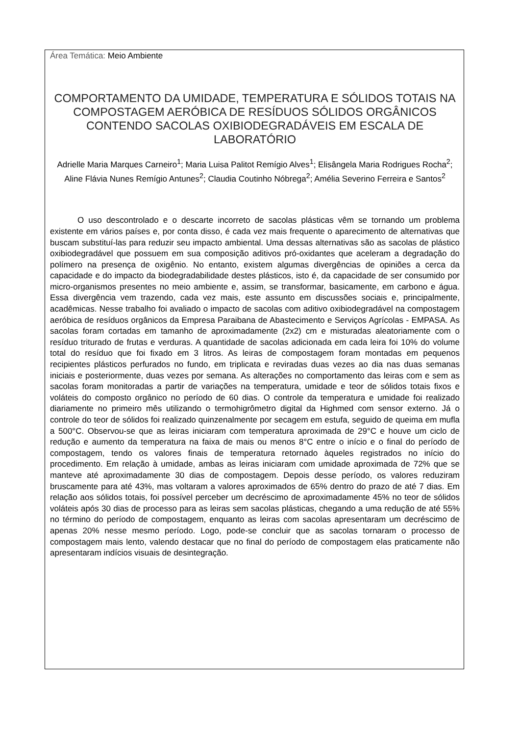Área Temática: Meio Ambiente
COMPORTAMENTO DA UMIDADE, TEMPERATURA E SÓLIDOS TOTAIS NA COMPOSTAGEM AERÓBICA DE RESÍDUOS SÓLIDOS ORGÂNICOS CONTENDO SACOLAS OXIBIODEGRADÁVEIS EM ESCALA DE LABORATÓRIO
Adrielle Maria Marques Carneiro<sup>1</sup>; Maria Luisa Palitot Remígio Alves<sup>1</sup>; Elisângela Maria Rodrigues Rocha<sup>2</sup>; Aline Flávia Nunes Remígio Antunes<sup>2</sup>; Claudia Coutinho Nóbrega<sup>2</sup>; Amélia Severino Ferreira e Santos<sup>2</sup>
O uso descontrolado e o descarte incorreto de sacolas plásticas vêm se tornando um problema existente em vários países e, por conta disso, é cada vez mais frequente o aparecimento de alternativas que buscam substituí-las para reduzir seu impacto ambiental. Uma dessas alternativas são as sacolas de plástico oxibiodegradável que possuem em sua composição aditivos pró-oxidantes que aceleram a degradação do polímero na presença de oxigênio. No entanto, existem algumas divergências de opiniões a cerca da capacidade e do impacto da biodegradabilidade destes plásticos, isto é, da capacidade de ser consumido por micro-organismos presentes no meio ambiente e, assim, se transformar, basicamente, em carbono e água. Essa divergência vem trazendo, cada vez mais, este assunto em discussões sociais e, principalmente, acadêmicas. Nesse trabalho foi avaliado o impacto de sacolas com aditivo oxibiodegradável na compostagem aeróbica de resíduos orgânicos da Empresa Paraibana de Abastecimento e Serviços Agrícolas - EMPASA. As sacolas foram cortadas em tamanho de aproximadamente (2x2) cm e misturadas aleatoriamente com o resíduo triturado de frutas e verduras. A quantidade de sacolas adicionada em cada leira foi 10% do volume total do resíduo que foi fixado em 3 litros. As leiras de compostagem foram montadas em pequenos recipientes plásticos perfurados no fundo, em triplicata e reviradas duas vezes ao dia nas duas semanas iniciais e posteriormente, duas vezes por semana. As alterações no comportamento das leiras com e sem as sacolas foram monitoradas a partir de variações na temperatura, umidade e teor de sólidos totais fixos e voláteis do composto orgânico no período de 60 dias. O controle da temperatura e umidade foi realizado diariamente no primeiro mês utilizando o termohigrômetro digital da Highmed com sensor externo. Já o controle do teor de sólidos foi realizado quinzenalmente por secagem em estufa, seguido de queima em mufla a 500°C. Observou-se que as leiras iniciaram com temperatura aproximada de 29°C e houve um ciclo de redução e aumento da temperatura na faixa de mais ou menos 8°C entre o início e o final do período de compostagem, tendo os valores finais de temperatura retornado àqueles registrados no início do procedimento. Em relação à umidade, ambas as leiras iniciaram com umidade aproximada de 72% que se manteve até aproximadamente 30 dias de compostagem. Depois desse período, os valores reduziram bruscamente para até 43%, mas voltaram a valores aproximados de 65% dentro do prazo de até 7 dias. Em relação aos sólidos totais, foi possível perceber um decréscimo de aproximadamente 45% no teor de sólidos voláteis após 30 dias de processo para as leiras sem sacolas plásticas, chegando a uma redução de até 55% no término do período de compostagem, enquanto as leiras com sacolas apresentaram um decréscimo de apenas 20% nesse mesmo período. Logo, pode-se concluir que as sacolas tornaram o processo de compostagem mais lento, valendo destacar que no final do período de compostagem elas praticamente não apresentaram indícios visuais de desintegração.